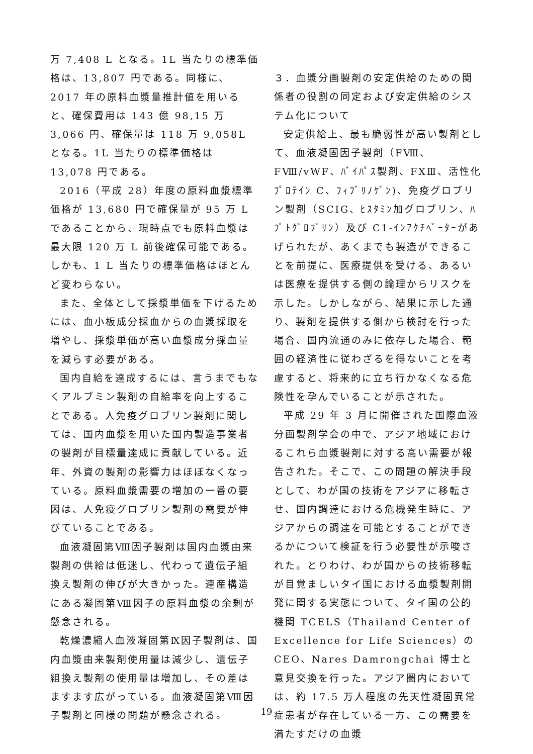万 7,408 L となる。1L 当たりの標準価格は、13,807 円である。同様に、2017 年の原料血漿量推計値を用いると、確保費用は 143 億 98,15 万 3,066 円、確保量は 118 万 9,058L となる。1L 当たりの標準価格は 13,078 円である。
2016（平成 28）年度の原料血漿標準価格が 13,680 円で確保量が 95 万 L であることから、現時点でも原料血漿は最大限 120 万 L 前後確保可能である。しかも、1 L 当たりの標準価格はほとんど変わらない。
また、全体として採漿単価を下げるためには、血小板成分採血からの血漿採取を増やし、採漿単価が高い血漿成分採血量を減らす必要がある。
国内自給を達成するには、言うまでもなくアルブミン製剤の自給率を向上することである。人免疫グロブリン製剤に関しては、国内血漿を用いた国内製造事業者の製剤が目標量達成に貢献している。近年、外資の製剤の影響力はほぼなくなっている。原料血漿需要の増加の一番の要因は、人免疫グロブリン製剤の需要が伸びていることである。
血液凝固第Ⅷ因子製剤は国内血漿由来製剤の供給は低迷し、代わって遺伝子組換え製剤の伸びが大きかった。連産構造にある凝固第Ⅷ因子の原料血漿の余剰が懸念される。
乾燥濃縮人血液凝固第Ⅸ因子製剤は、国内血漿由来製剤使用量は減少し、遺伝子組換え製剤の使用量は増加し、その差はますます広がっている。血液凝固第Ⅷ因子製剤と同様の問題が懸念される。
３．血漿分画製剤の安定供給のための関係者の役割の同定および安定供給のシステム化について
安定供給上、最も脆弱性が高い製剤として、血液凝固因子製剤（FⅧ、FⅧ/vWF、ﾊﾞｲﾊﾟｽ製剤、FXⅢ、活性化ﾌﾟﾛﾃｲﾝ C、ﾌｨﾌﾞﾘﾉｹﾞﾝ)、免疫グロブリン製剤（SCIG、ﾋｽﾀﾐﾝ加グロブリン、ﾊﾌﾟﾄｸﾞﾛﾌﾞﾘﾝ）及び C1-ｲﾝｱｸﾁﾍﾞｰﾀｰがあげられたが、あくまでも製造ができることを前提に、医療提供を受ける、あるいは医療を提供する側の論理からリスクを示した。しかしながら、結果に示した通り、製剤を提供する側から検討を行った場合、国内流通のみに依存した場合、範囲の経済性に従わざるを得ないことを考慮すると、将来的に立ち行かなくなる危険性を孕んでいることが示された。
平成 29 年 3 月に開催された国際血液分画製剤学会の中で、アジア地域におけるこれら血漿製剤に対する高い需要が報告された。そこで、この問題の解決手段として、わが国の技術をアジアに移転させ、国内調達における危機発生時に、アジアからの調達を可能とすることができるかについて検証を行う必要性が示唆された。とりわけ、わが国からの技術移転が目覚ましいタイ国における血漿製剤開発に関する実態について、タイ国の公的機関 TCELS（Thailand Center of Excellence for Life Sciences）の CEO、Nares Damrongchai 博士と意見交換を行った。アジア圏内においては、約 17.5 万人程度の先天性凝固異常症患者が存在している一方、この需要を満たすだけの血漿
19